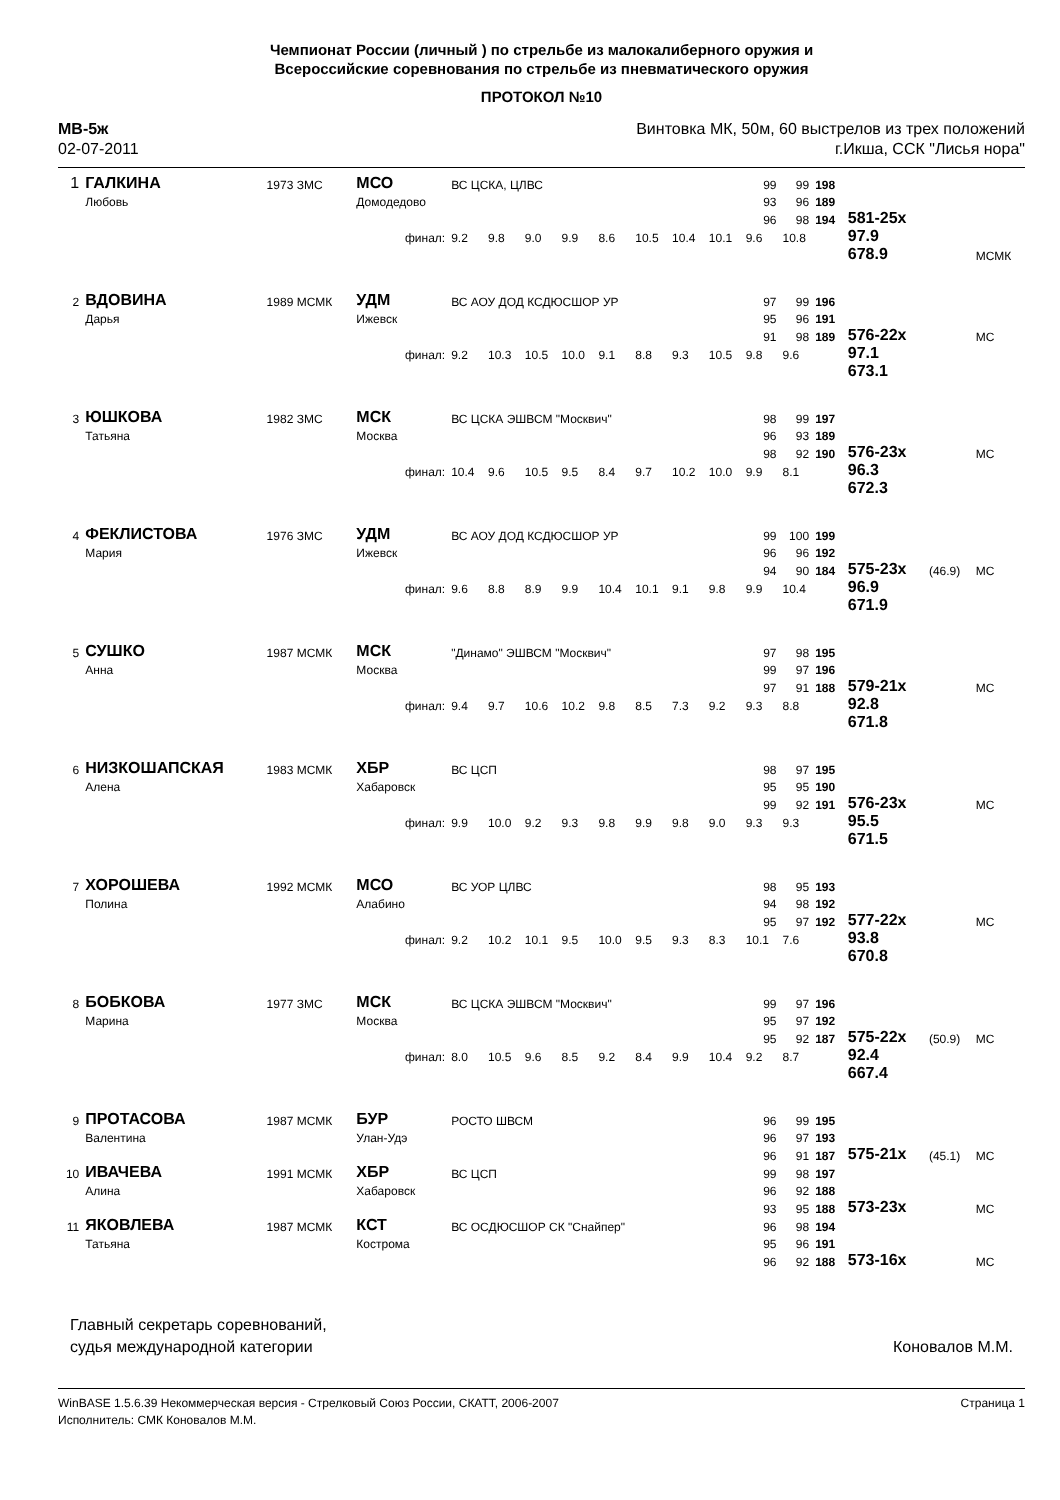Чемпионат России (личный ) по стрельбе из малокалиберного оружия и
Всероссийские соревнования по стрельбе из пневматического оружия
ПРОТОКОЛ №10
МВ-5ж
02-07-2011
Винтовка МК, 50м, 60 выстрелов из трех положений
г.Икша, ССК "Лисья нора"
| 1 | ГАЛКИНА | 1973 ЗМС | МСО | ВС ЦСКА, ЦЛВС | | | | | | | | | 99 | 99 | 198 | | | |
| | Любовь | | Домодедово | | | | | | | | | | 93 | 96 | 189 | | | |
| | | | | | | | | | | | | | 96 | 98 | 194 | 581-25x | | |
| | | | финал: | | 9.2 | 9.8 | 9.0 | 9.9 | 8.6 | 10.5 | 10.4 | 10.1 | 9.6 | 10.8 | | 97.9 | | |
| | | | | | | | | | | | | | | | | 678.9 | | МСМК |
| 2 | ВДОВИНА | 1989 МСМК | УДМ | ВС АОУ ДОД КСДЮСШОР УР | | | | | | | | | 97 | 99 | 196 | | | |
| | Дарья | | Ижевск | | | | | | | | | | 95 | 96 | 191 | | | |
| | | | | | | | | | | | | | 91 | 98 | 189 | 576-22x | | МС |
| | | | финал: | | 9.2 | 10.3 | 10.5 | 10.0 | 9.1 | 8.8 | 9.3 | 10.5 | 9.8 | 9.6 | | 97.1 | | |
| | | | | | | | | | | | | | | | | 673.1 | | |
| 3 | ЮШКОВА | 1982 ЗМС | МСК | ВС ЦСКА ЭШВСМ "Москвич" | | | | | | | | | 98 | 99 | 197 | | | |
| | Татьяна | | Москва | | | | | | | | | | 96 | 93 | 189 | | | |
| | | | | | | | | | | | | | 98 | 92 | 190 | 576-23x | | МС |
| | | | финал: | | 10.4 | 9.6 | 10.5 | 9.5 | 8.4 | 9.7 | 10.2 | 10.0 | 9.9 | 8.1 | | 96.3 | | |
| | | | | | | | | | | | | | | | | 672.3 | | |
| 4 | ФЕКЛИСТОВА | 1976 ЗМС | УДМ | ВС АОУ ДОД КСДЮСШОР УР | | | | | | | | | 99 | 100 | 199 | | | |
| | Мария | | Ижевск | | | | | | | | | | 96 | 96 | 192 | | | |
| | | | | | | | | | | | | | 94 | 90 | 184 | 575-23x | (46.9) | МС |
| | | | финал: | | 9.6 | 8.8 | 8.9 | 9.9 | 10.4 | 10.1 | 9.1 | 9.8 | 9.9 | 10.4 | | 96.9 | | |
| | | | | | | | | | | | | | | | | 671.9 | | |
| 5 | СУШКО | 1987 МСМК | МСК | "Динамо" ЭШВСМ "Москвич" | | | | | | | | | 97 | 98 | 195 | | | |
| | Анна | | Москва | | | | | | | | | | 99 | 97 | 196 | | | |
| | | | | | | | | | | | | | 97 | 91 | 188 | 579-21x | | МС |
| | | | финал: | | 9.4 | 9.7 | 10.6 | 10.2 | 9.8 | 8.5 | 7.3 | 9.2 | 9.3 | 8.8 | | 92.8 | | |
| | | | | | | | | | | | | | | | | 671.8 | | |
| 6 | НИЗКОШАПСКАЯ | 1983 МСМК | ХБР | ВС ЦСП | | | | | | | | | 98 | 97 | 195 | | | |
| | Алена | | Хабаровск | | | | | | | | | | 95 | 95 | 190 | | | |
| | | | | | | | | | | | | | 99 | 92 | 191 | 576-23x | | МС |
| | | | финал: | | 9.9 | 10.0 | 9.2 | 9.3 | 9.8 | 9.9 | 9.8 | 9.0 | 9.3 | 9.3 | | 95.5 | | |
| | | | | | | | | | | | | | | | | 671.5 | | |
| 7 | ХОРОШЕВА | 1992 МСМК | МСО | ВС УОР ЦЛВС | | | | | | | | | 98 | 95 | 193 | | | |
| | Полина | | Алабино | | | | | | | | | | 94 | 98 | 192 | | | |
| | | | | | | | | | | | | | 95 | 97 | 192 | 577-22x | | МС |
| | | | финал: | | 9.2 | 10.2 | 10.1 | 9.5 | 10.0 | 9.5 | 9.3 | 8.3 | 10.1 | 7.6 | | 93.8 | | |
| | | | | | | | | | | | | | | | | 670.8 | | |
| 8 | БОБКОВА | 1977 ЗМС | МСК | ВС ЦСКА ЭШВСМ "Москвич" | | | | | | | | | 99 | 97 | 196 | | | |
| | Марина | | Москва | | | | | | | | | | 95 | 97 | 192 | | | |
| | | | | | | | | | | | | | 95 | 92 | 187 | 575-22x | (50.9) | МС |
| | | | финал: | | 8.0 | 10.5 | 9.6 | 8.5 | 9.2 | 8.4 | 9.9 | 10.4 | 9.2 | 8.7 | | 92.4 | | |
| | | | | | | | | | | | | | | | | 667.4 | | |
| 9 | ПРОТАСОВА | 1987 МСМК | БУР | РОСТО ШВСМ | | | | | | | | | 96 | 99 | 195 | | | |
| | Валентина | | Улан-Удэ | | | | | | | | | | 96 | 97 | 193 | | | |
| | | | | | | | | | | | | | 96 | 91 | 187 | 575-21x | (45.1) | МС |
| 10 | ИВАЧЕВА | 1991 МСМК | ХБР | ВС ЦСП | | | | | | | | | 99 | 98 | 197 | | | |
| | Алина | | Хабаровск | | | | | | | | | | 96 | 92 | 188 | | | |
| | | | | | | | | | | | | | 93 | 95 | 188 | 573-23x | | МС |
| 11 | ЯКОВЛЕВА | 1987 МСМК | КСТ | ВС ОСДЮСШОР СК "Снайпер" | | | | | | | | | 96 | 98 | 194 | | | |
| | Татьяна | | Кострома | | | | | | | | | | 95 | 96 | 191 | | | |
| | | | | | | | | | | | | | 96 | 92 | 188 | 573-16x | | МС |
Главный секретарь соревнований,
судья международной категории
Коновалов М.М.
WinBASE 1.5.6.39 Некоммерческая версия - Стрелковый Союз России, СКАТТ, 2006-2007
Исполнитель: СМК Коновалов М.М.
Страница 1